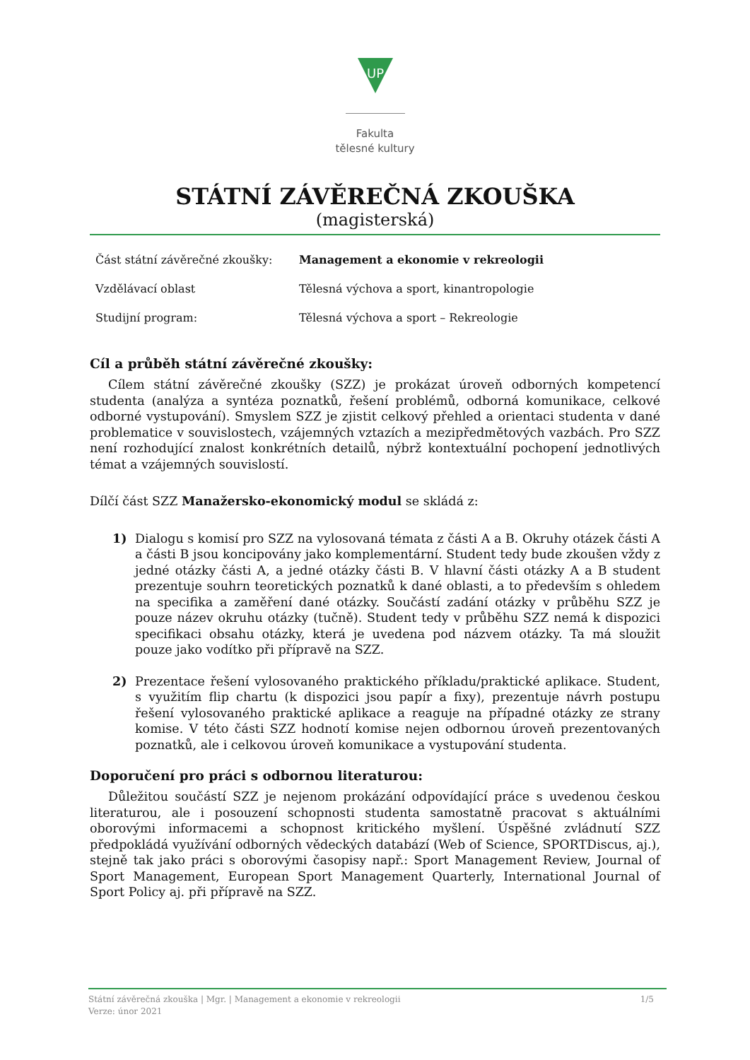UP
Fakulta
tělesné kultury
STÁTNÍ ZÁVĚREČNÁ ZKOUŠKA
(magisterská)
| Část státní závěrečné zkoušky: | Management a ekonomie v rekreologii |
| Vzdělávací oblast | Tělesná výchova a sport, kinantropologie |
| Studijní program: | Tělesná výchova a sport – Rekreologie |
Cíl a průběh státní závěrečné zkoušky:
Cílem státní závěrečné zkoušky (SZZ) je prokázat úroveň odborných kompetencí studenta (analýza a syntéza poznatků, řešení problémů, odborná komunikace, celkové odborné vystupování). Smyslem SZZ je zjistit celkový přehled a orientaci studenta v dané problematice v souvislostech, vzájemných vztazích a mezipředmětových vazbách. Pro SZZ není rozhodující znalost konkrétních detailů, nýbrž kontextuální pochopení jednotlivých témat a vzájemných souvislostí.
Dílčí část SZZ Manažersko-ekonomický modul se skládá z:
1) Dialogu s komisí pro SZZ na vylosovaná témata z části A a B. Okruhy otázek části A a části B jsou koncipovány jako komplementární. Student tedy bude zkoušen vždy z jedné otázky části A, a jedné otázky části B. V hlavní části otázky A a B student prezentuje souhrn teoretických poznatků k dané oblasti, a to především s ohledem na specifika a zaměření dané otázky. Součástí zadání otázky v průběhu SZZ je pouze název okruhu otázky (tučně). Student tedy v průběhu SZZ nemá k dispozici specifikaci obsahu otázky, která je uvedena pod názvem otázky. Ta má sloužit pouze jako vodítko při přípravě na SZZ.
2) Prezentace řešení vylosovaného praktického příkladu/praktické aplikace. Student, s využitím flip chartu (k dispozici jsou papír a fixy), prezentuje návrh postupu řešení vylosovaného praktické aplikace a reaguje na případné otázky ze strany komise. V této části SZZ hodnotí komise nejen odbornou úroveň prezentovaných poznatků, ale i celkovou úroveň komunikace a vystupování studenta.
Doporučení pro práci s odbornou literaturou:
Důležitou součástí SZZ je nejenom prokázání odpovídající práce s uvedenou českou literaturou, ale i posouzení schopnosti studenta samostatně pracovat s aktuálními oborovými informacemi a schopnost kritického myšlení. Úspěšné zvládnutí SZZ předpokládá využívání odborných vědeckých databází (Web of Science, SPORTDiscus, aj.), stejně tak jako práci s oborovými časopisy např.: Sport Management Review, Journal of Sport Management, European Sport Management Quarterly, International Journal of Sport Policy aj. při přípravě na SZZ.
1/5 Státní závěrečná zkouška | Mgr. | Management a ekonomie v rekreologii
Verze: únor 2021